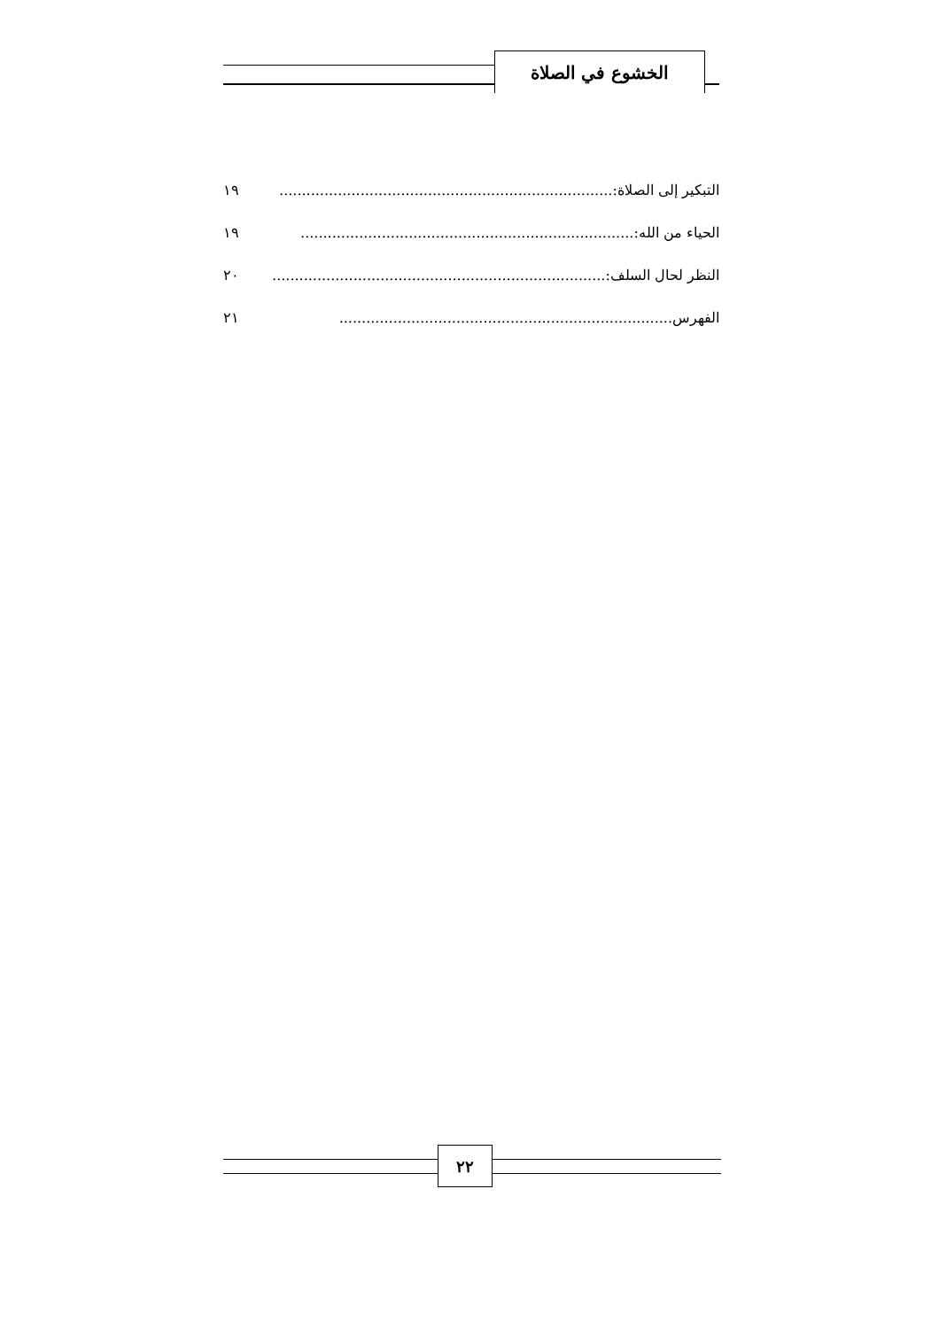الخشوع في الصلاة
التبكير إلى الصلاة: .......................................................................... ١٩
الحياء من الله:.......................................................................... ١٩
النظر لحال السلف:.......................................................................... ٢٠
الفهرس.......................................................................... ٢١
٢٢